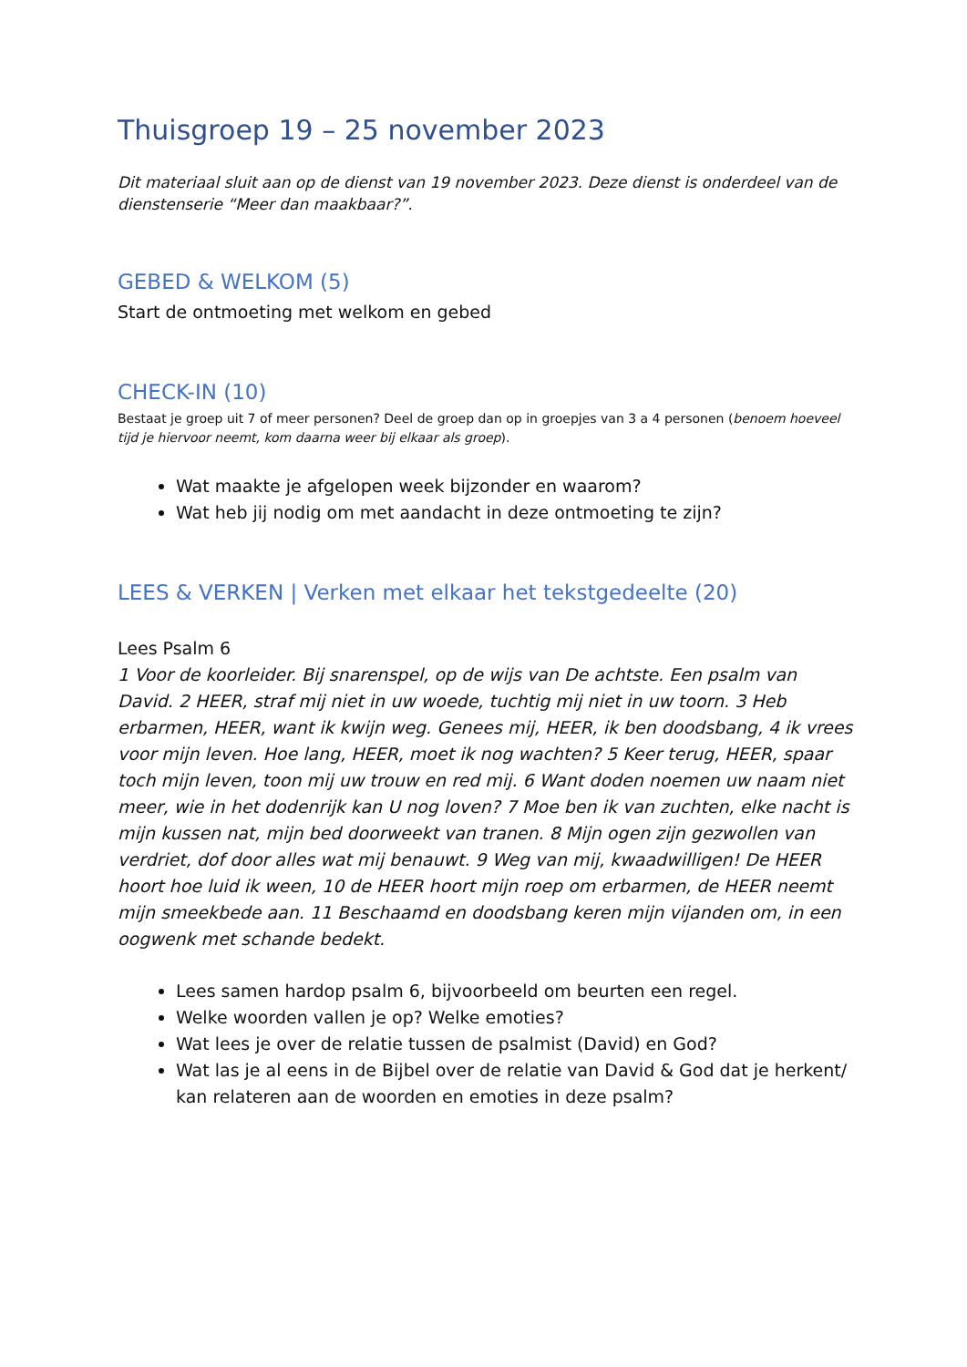Thuisgroep 19 – 25 november 2023
Dit materiaal sluit aan op de dienst van 19 november 2023. Deze dienst is onderdeel van de dienstenserie “Meer dan maakbaar?”.
GEBED & WELKOM (5)
Start de ontmoeting met welkom en gebed
CHECK-IN (10)
Bestaat je groep uit 7 of meer personen? Deel de groep dan op in groepjes van 3 a 4 personen (benoem hoeveel tijd je hiervoor neemt, kom daarna weer bij elkaar als groep).
Wat maakte je afgelopen week bijzonder en waarom?
Wat heb jij nodig om met aandacht in deze ontmoeting te zijn?
LEES & VERKEN | Verken met elkaar het tekstgedeelte (20)
Lees Psalm 6
1 Voor de koorleider. Bij snarenspel, op de wijs van De achtste. Een psalm van David. 2 HEER, straf mij niet in uw woede, tuchtig mij niet in uw toorn. 3 Heb erbarmen, HEER, want ik kwijn weg. Genees mij, HEER, ik ben doodsbang, 4 ik vrees voor mijn leven. Hoe lang, HEER, moet ik nog wachten? 5 Keer terug, HEER, spaar toch mijn leven, toon mij uw trouw en red mij. 6 Want doden noemen uw naam niet meer, wie in het dodenrijk kan U nog loven? 7 Moe ben ik van zuchten, elke nacht is mijn kussen nat, mijn bed doorweekt van tranen. 8 Mijn ogen zijn gezwollen van verdriet, dof door alles wat mij benauwt. 9 Weg van mij, kwaadwilligen! De HEER hoort hoe luid ik ween, 10 de HEER hoort mijn roep om erbarmen, de HEER neemt mijn smeekbede aan. 11 Beschaamd en doodsbang keren mijn vijanden om, in een oogwenk met schande bedekt.
Lees samen hardop psalm 6, bijvoorbeeld om beurten een regel.
Welke woorden vallen je op? Welke emoties?
Wat lees je over de relatie tussen de psalmist (David) en God?
Wat las je al eens in de Bijbel over de relatie van David & God dat je herkent/ kan relateren aan de woorden en emoties in deze psalm?